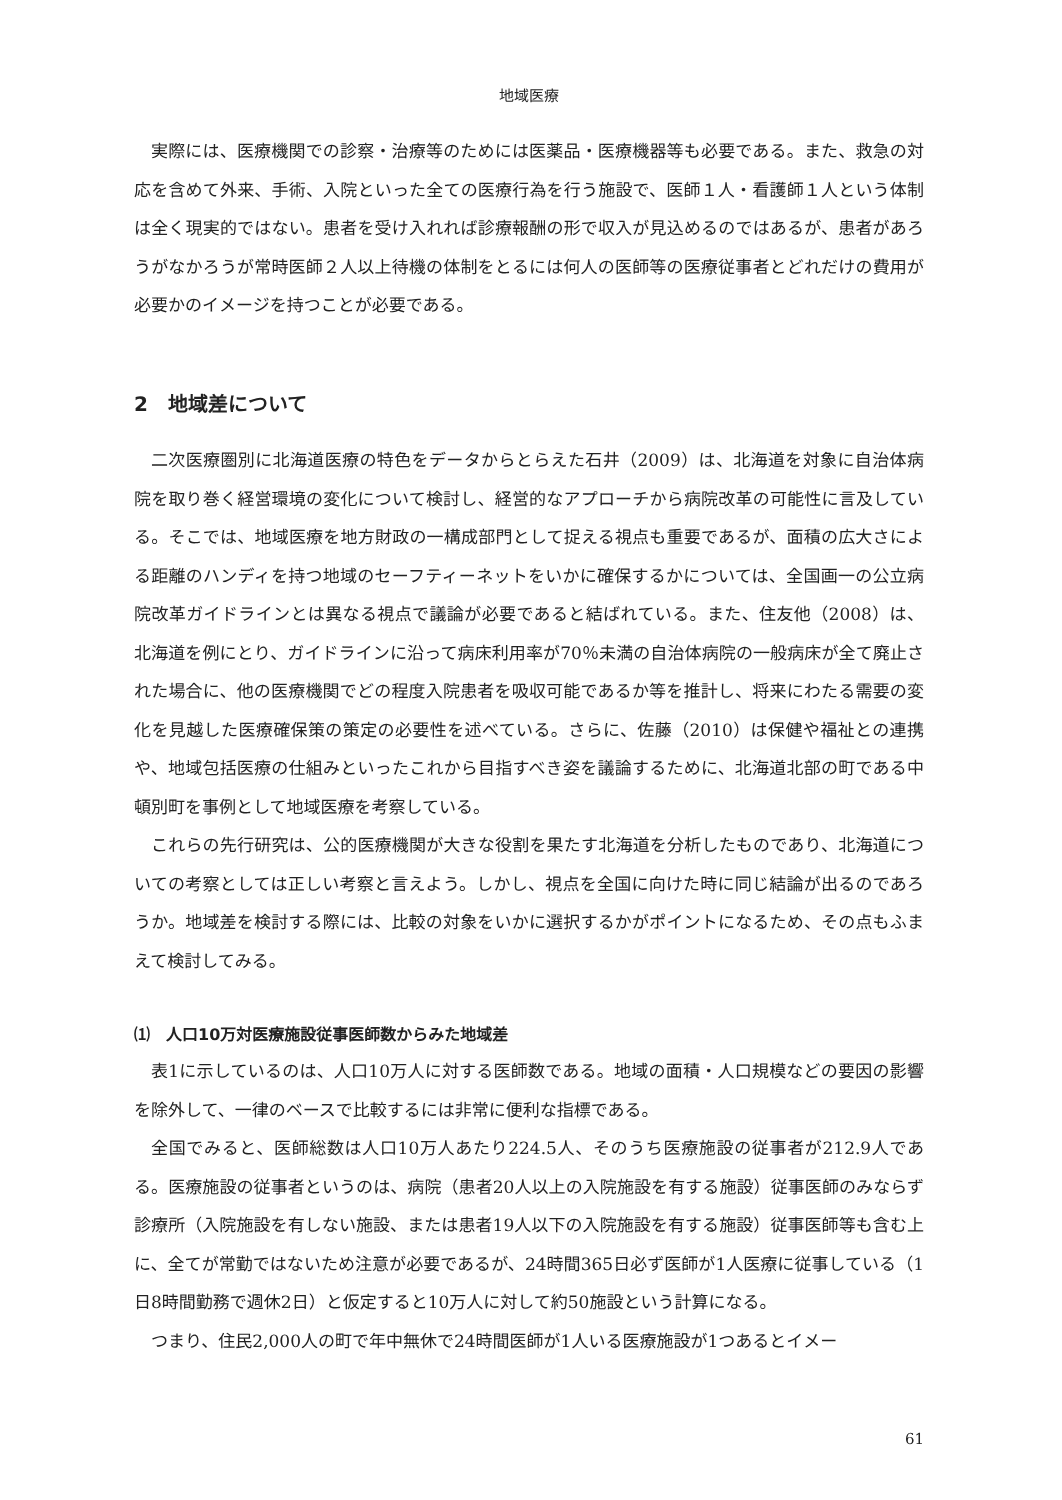地域医療
実際には、医療機関での診察・治療等のためには医薬品・医療機器等も必要である。また、救急の対応を含めて外来、手術、入院といった全ての医療行為を行う施設で、医師１人・看護師１人という体制は全く現実的ではない。患者を受け入れれば診療報酬の形で収入が見込めるのではあるが、患者があろうがなかろうが常時医師２人以上待機の体制をとるには何人の医師等の医療従事者とどれだけの費用が必要かのイメージを持つことが必要である。
2　地域差について
二次医療圏別に北海道医療の特色をデータからとらえた石井（2009）は、北海道を対象に自治体病院を取り巻く経営環境の変化について検討し、経営的なアプローチから病院改革の可能性に言及している。そこでは、地域医療を地方財政の一構成部門として捉える視点も重要であるが、面積の広大さによる距離のハンディを持つ地域のセーフティーネットをいかに確保するかについては、全国画一の公立病院改革ガイドラインとは異なる視点で議論が必要であると結ばれている。また、住友他（2008）は、北海道を例にとり、ガイドラインに沿って病床利用率が70％未満の自治体病院の一般病床が全て廃止された場合に、他の医療機関でどの程度入院患者を吸収可能であるか等を推計し、将来にわたる需要の変化を見越した医療確保策の策定の必要性を述べている。さらに、佐藤（2010）は保健や福祉との連携や、地域包括医療の仕組みといったこれから目指すべき姿を議論するために、北海道北部の町である中頓別町を事例として地域医療を考察している。
これらの先行研究は、公的医療機関が大きな役割を果たす北海道を分析したものであり、北海道についての考察としては正しい考察と言えよう。しかし、視点を全国に向けた時に同じ結論が出るのであろうか。地域差を検討する際には、比較の対象をいかに選択するかがポイントになるため、その点もふまえて検討してみる。
⑴　人口10万対医療施設従事医師数からみた地域差
表1に示しているのは、人口10万人に対する医師数である。地域の面積・人口規模などの要因の影響を除外して、一律のベースで比較するには非常に便利な指標である。
全国でみると、医師総数は人口10万人あたり224.5人、そのうち医療施設の従事者が212.9人である。医療施設の従事者というのは、病院（患者20人以上の入院施設を有する施設）従事医師のみならず診療所（入院施設を有しない施設、または患者19人以下の入院施設を有する施設）従事医師等も含む上に、全てが常勤ではないため注意が必要であるが、24時間365日必ず医師が1人医療に従事している（1日8時間勤務で週休2日）と仮定すると10万人に対して約50施設という計算になる。
つまり、住民2,000人の町で年中無休で24時間医師が1人いる医療施設が1つあるとイメー
61